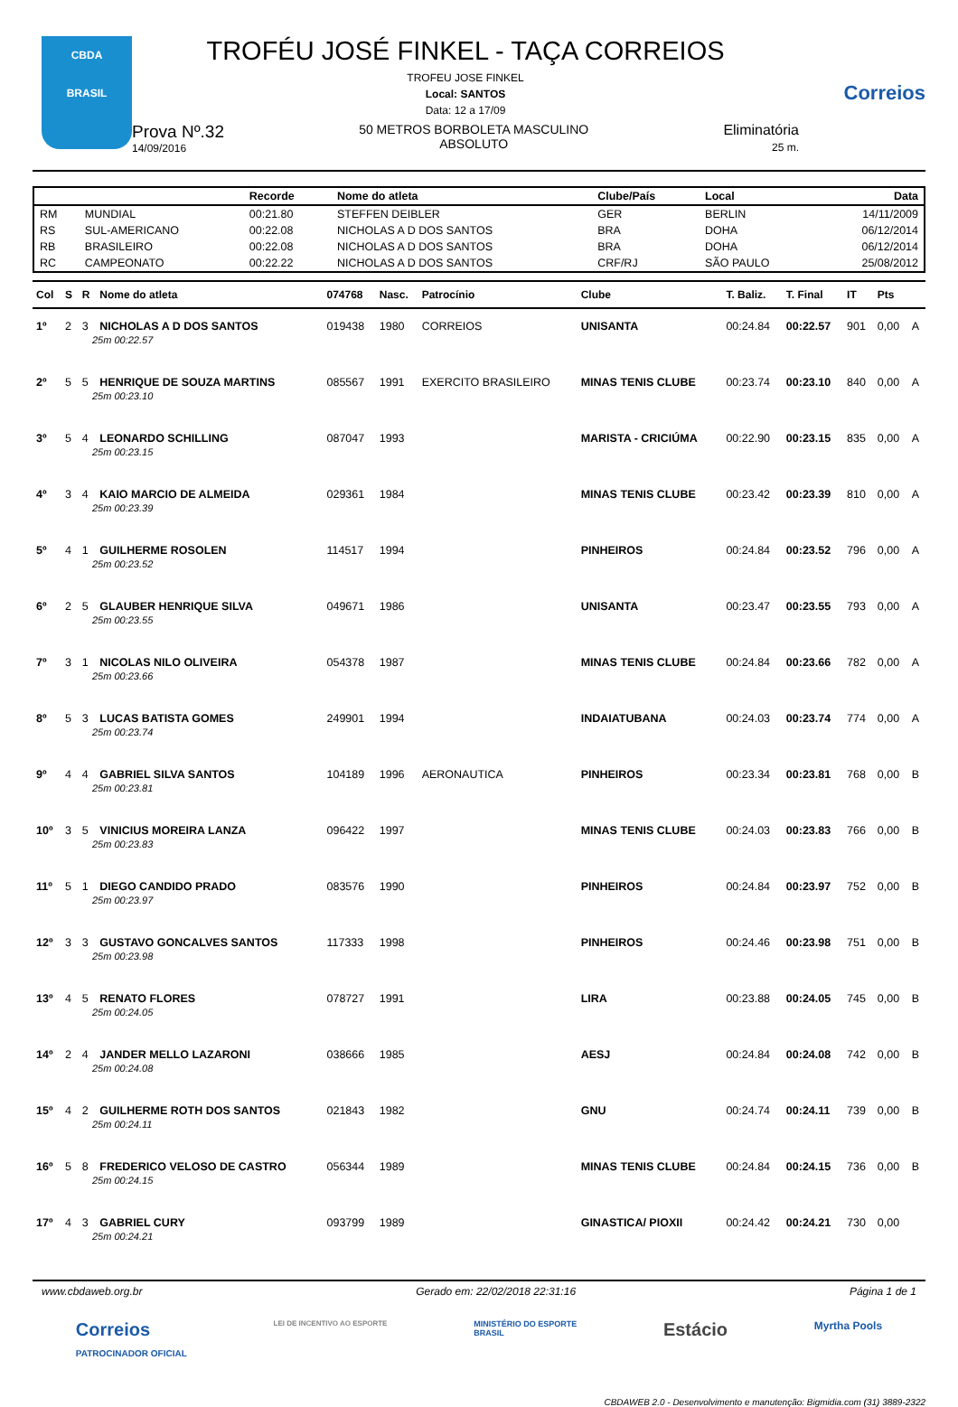CBDA
BRASIL
TROFÉU JOSÉ FINKEL - TAÇA CORREIOS
TROFEU JOSE FINKEL
Local: SANTOS
Data: 12 a 17/09
Prova Nº.32
14/09/2016
50 METROS BORBOLETA MASCULINO
ABSOLUTO
Eliminatória
25 m.
Correios
| | | Recorde | Nome do atleta | Clube/País | Local | Data |
| --- | --- | --- | --- | --- | --- | --- |
| RM | MUNDIAL | 00:21.80 | STEFFEN DEIBLER | GER | BERLIN | 14/11/2009 |
| RS | SUL-AMERICANO | 00:22.08 | NICHOLAS A D DOS SANTOS | BRA | DOHA | 06/12/2014 |
| RB | BRASILEIRO | 00:22.08 | NICHOLAS A D DOS SANTOS | BRA | DOHA | 06/12/2014 |
| RC | CAMPEONATO | 00:22.22 | NICHOLAS A D DOS SANTOS | CRF/RJ | SÃO PAULO | 25/08/2012 |
| Col | S | R | Nome do atleta | 074768 | Nasc. | Patrocínio | Clube | T. Baliz. | T. Final | IT | Pts | |
| --- | --- | --- | --- | --- | --- | --- | --- | --- | --- | --- | --- | --- |
| 1º | 2 | 3 | NICHOLAS A D DOS SANTOS | 019438 | 1980 | CORREIOS | UNISANTA | 00:24.84 | 00:22.57 | 901 | 0,00 | A |
| 25m 00:22.57 | | | | | | | | | | | | |
| 2º | 5 | 5 | HENRIQUE DE SOUZA MARTINS | 085567 | 1991 | EXERCITO BRASILEIRO | MINAS TENIS CLUBE | 00:23.74 | 00:23.10 | 840 | 0,00 | A |
| 25m 00:23.10 | | | | | | | | | | | | |
| 3º | 5 | 4 | LEONARDO SCHILLING | 087047 | 1993 | | MARISTA - CRICIÚMA | 00:22.90 | 00:23.15 | 835 | 0,00 | A |
| 25m 00:23.15 | | | | | | | | | | | | |
| 4º | 3 | 4 | KAIO MARCIO DE ALMEIDA | 029361 | 1984 | | MINAS TENIS CLUBE | 00:23.42 | 00:23.39 | 810 | 0,00 | A |
| 25m 00:23.39 | | | | | | | | | | | | |
| 5º | 4 | 1 | GUILHERME ROSOLEN | 114517 | 1994 | | PINHEIROS | 00:24.84 | 00:23.52 | 796 | 0,00 | A |
| 25m 00:23.52 | | | | | | | | | | | | |
| 6º | 2 | 5 | GLAUBER HENRIQUE SILVA | 049671 | 1986 | | UNISANTA | 00:23.47 | 00:23.55 | 793 | 0,00 | A |
| 25m 00:23.55 | | | | | | | | | | | | |
| 7º | 3 | 1 | NICOLAS NILO OLIVEIRA | 054378 | 1987 | | MINAS TENIS CLUBE | 00:24.84 | 00:23.66 | 782 | 0,00 | A |
| 25m 00:23.66 | | | | | | | | | | | | |
| 8º | 5 | 3 | LUCAS BATISTA GOMES | 249901 | 1994 | | INDAIATUBANA | 00:24.03 | 00:23.74 | 774 | 0,00 | A |
| 25m 00:23.74 | | | | | | | | | | | | |
| 9º | 4 | 4 | GABRIEL SILVA SANTOS | 104189 | 1996 | AERONAUTICA | PINHEIROS | 00:23.34 | 00:23.81 | 768 | 0,00 | B |
| 25m 00:23.81 | | | | | | | | | | | | |
| 10º | 3 | 5 | VINICIUS MOREIRA LANZA | 096422 | 1997 | | MINAS TENIS CLUBE | 00:24.03 | 00:23.83 | 766 | 0,00 | B |
| 25m 00:23.83 | | | | | | | | | | | | |
| 11º | 5 | 1 | DIEGO CANDIDO PRADO | 083576 | 1990 | | PINHEIROS | 00:24.84 | 00:23.97 | 752 | 0,00 | B |
| 25m 00:23.97 | | | | | | | | | | | | |
| 12º | 3 | 3 | GUSTAVO GONCALVES SANTOS | 117333 | 1998 | | PINHEIROS | 00:24.46 | 00:23.98 | 751 | 0,00 | B |
| 25m 00:23.98 | | | | | | | | | | | | |
| 13º | 4 | 5 | RENATO FLORES | 078727 | 1991 | | LIRA | 00:23.88 | 00:24.05 | 745 | 0,00 | B |
| 25m 00:24.05 | | | | | | | | | | | | |
| 14º | 2 | 4 | JANDER MELLO LAZARONI | 038666 | 1985 | | AESJ | 00:24.84 | 00:24.08 | 742 | 0,00 | B |
| 25m 00:24.08 | | | | | | | | | | | | |
| 15º | 4 | 2 | GUILHERME ROTH DOS SANTOS | 021843 | 1982 | | GNU | 00:24.74 | 00:24.11 | 739 | 0,00 | B |
| 25m 00:24.11 | | | | | | | | | | | | |
| 16º | 5 | 8 | FREDERICO VELOSO DE CASTRO | 056344 | 1989 | | MINAS TENIS CLUBE | 00:24.84 | 00:24.15 | 736 | 0,00 | B |
| 25m 00:24.15 | | | | | | | | | | | | |
| 17º | 4 | 3 | GABRIEL CURY | 093799 | 1989 | | GINASTICA/ PIOXII | 00:24.42 | 00:24.21 | 730 | 0,00 | |
| 25m 00:24.21 | | | | | | | | | | | | |
www.cbdaweb.org.br Gerado em: 22/02/2018 22:31:16 Página 1 de 1
Correios
PATROCINADOR OFICIAL LEI DE INCENTIVO AO ESPORTE MINISTÉRIO DO ESPORTE
BRASIL Estácio Myrtha Pools
CBDAWEB 2.0 - Desenvolvimento e manutenção: Bigmidia.com (31) 3889-2322